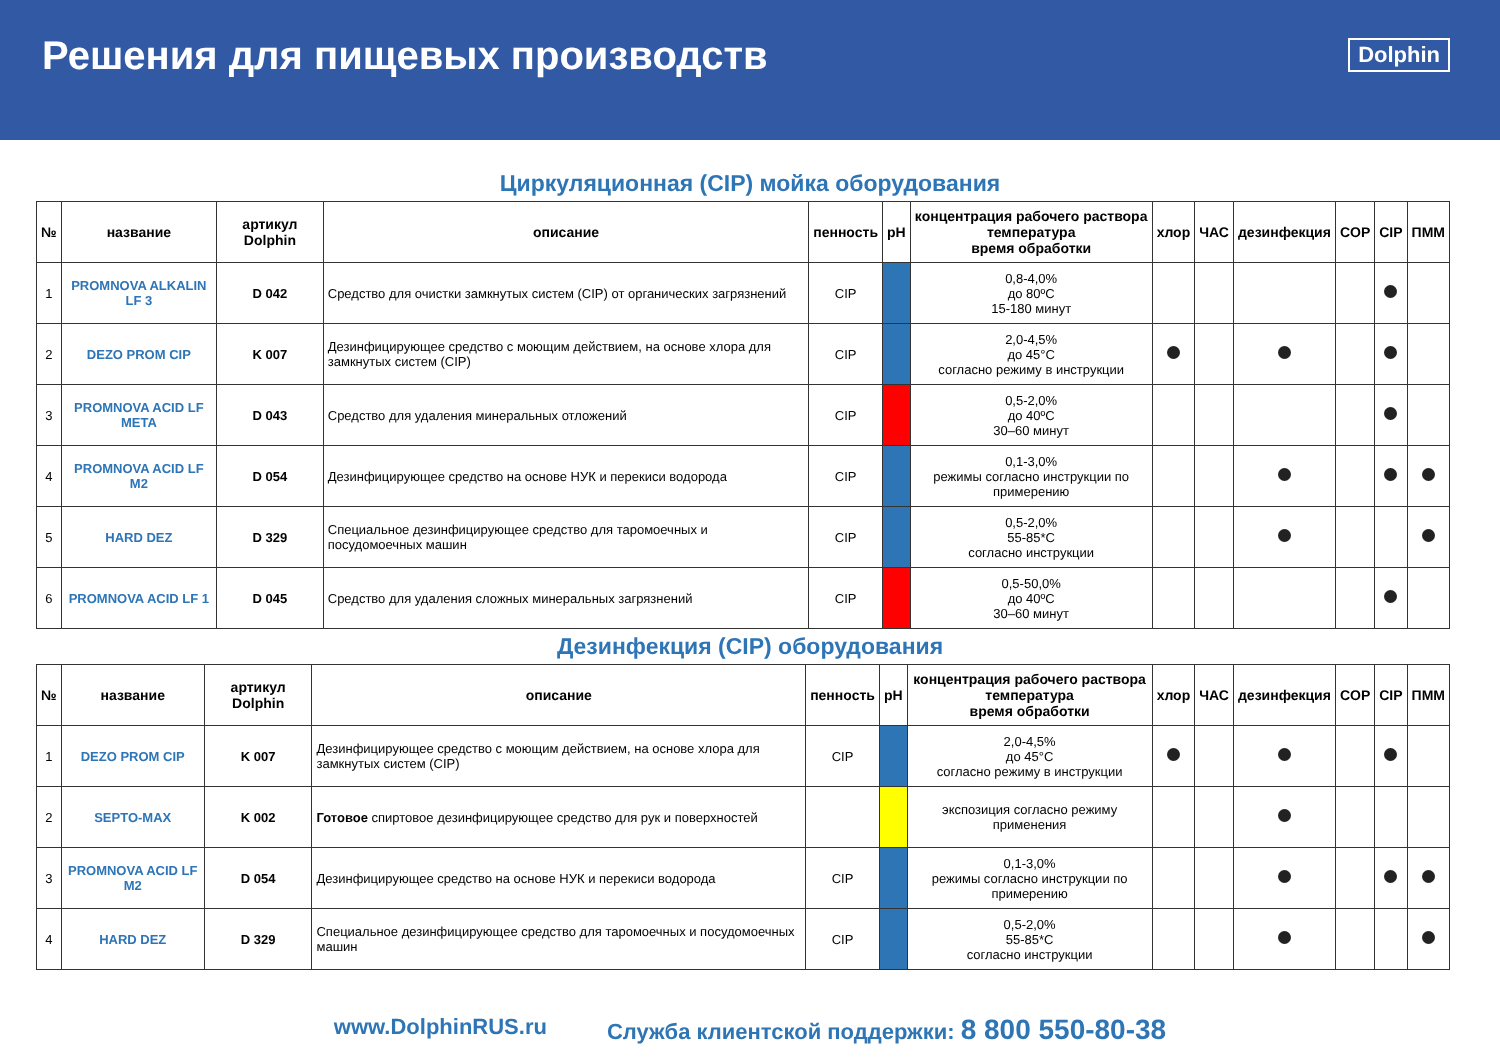Решения для пищевых производств
Dolphin
Циркуляционная (CIP) мойка оборудования
| № | название | артикул Dolphin | описание | пенность | pH | концентрация рабочего раствора температура время обработки | хлор | ЧАС | дезинфекция | COP | CIP | ПММ |
| --- | --- | --- | --- | --- | --- | --- | --- | --- | --- | --- | --- | --- |
| 1 | PROMNOVA ALKALIN LF 3 | D 042 | Средство для очистки замкнутых систем (CIP) от органических загрязнений | CIP | | 0,8-4,0% до 80ºC 15-180 минут | | | | | | |
| 2 | DEZO PROM CIP | K 007 | Дезинфицирующее средство с моющим действием, на основе хлора для замкнутых систем (CIP) | CIP | | 2,0-4,5% до 45°C согласно режиму в инструкции | | | | | | |
| 3 | PROMNOVA ACID LF META | D 043 | Средство для удаления минеральных отложений | CIP | | 0,5-2,0% до 40ºC 30–60 минут | | | | | | |
| 4 | PROMNOVA ACID LF M2 | D 054 | Дезинфицирующее средство на основе НУК и перекиси водорода | CIP | | 0,1-3,0% режимы согласно инструкции по примерению | | | | | | |
| 5 | HARD DEZ | D 329 | Специальное дезинфицирующее средство для таромоечных и посудомоечных машин | CIP | | 0,5-2,0% 55-85*C согласно инструкции | | | | | | |
| 6 | PROMNOVA ACID LF 1 | D 045 | Средство для удаления сложных минеральных загрязнений | CIP | | 0,5-50,0% до 40ºC 30–60 минут | | | | | | |
Дезинфекция (CIP) оборудования
| № | название | артикул Dolphin | описание | пенность | pH | концентрация рабочего раствора температура время обработки | хлор | ЧАС | дезинфекция | COP | CIP | ПММ |
| --- | --- | --- | --- | --- | --- | --- | --- | --- | --- | --- | --- | --- |
| 1 | DEZO PROM CIP | K 007 | Дезинфицирующее средство с моющим действием, на основе хлора для замкнутых систем (CIP) | CIP | | 2,0-4,5% до 45°C согласно режиму в инструкции | | | | | | |
| 2 | SEPTO-MAX | K 002 | Готовое спиртовое дезинфицирующее средство для рук и поверхностей | | | экспозиция согласно режиму применения | | | | | | |
| 3 | PROMNOVA ACID LF M2 | D 054 | Дезинфицирующее средство на основе НУК и перекиси водорода | CIP | | 0,1-3,0% режимы согласно инструкции по примерению | | | | | | |
| 4 | HARD DEZ | D 329 | Специальное дезинфицирующее средство для таромоечных и посудомоечных машин | CIP | | 0,5-2,0% 55-85*C согласно инструкции | | | | | | |
www.DolphinRUS.ru Служба клиентской поддержки: 8 800 550-80-38